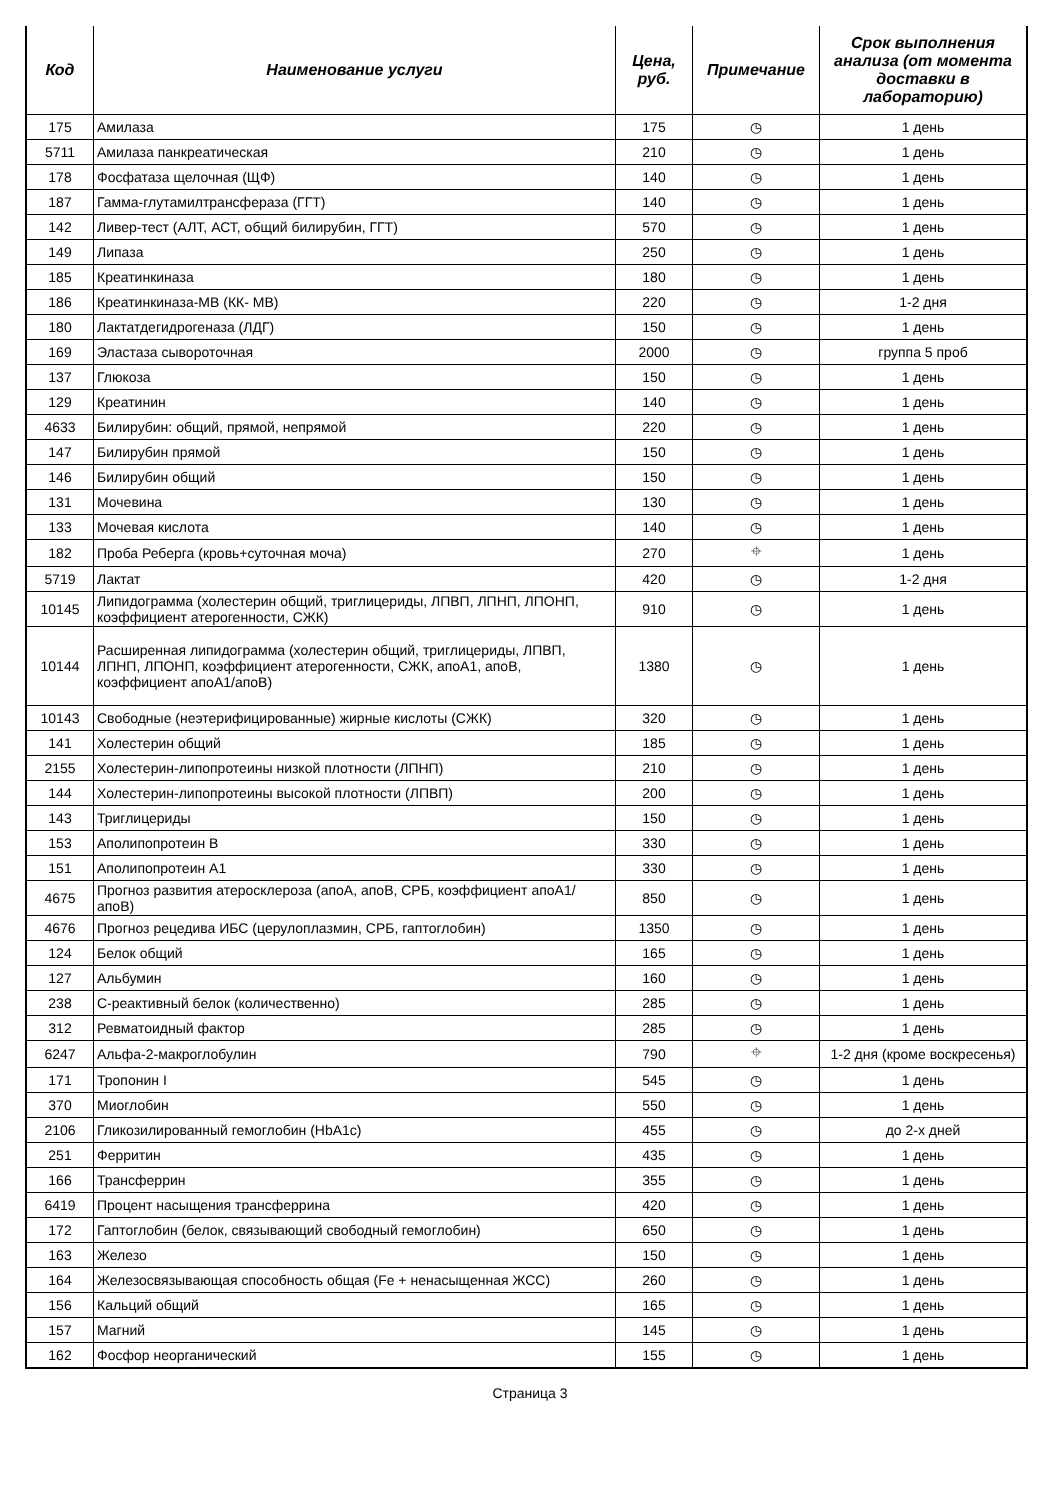| Код | Наименование услуги | Цена, руб. | Примечание | Срок выполнения анализа (от момента доставки в лабораторию) |
| --- | --- | --- | --- | --- |
| 175 | Амилаза | 175 | ◷ | 1 день |
| 5711 | Амилаза панкреатическая | 210 | ◷ | 1 день |
| 178 | Фосфатаза щелочная (ЩФ) | 140 | ◷ | 1 день |
| 187 | Гамма-глутамилтрансфераза (ГГТ) | 140 | ◷ | 1 день |
| 142 | Ливер-тест (АЛТ, АСТ, общий билирубин, ГГТ) | 570 | ◷ | 1 день |
| 149 | Липаза | 250 | ◷ | 1 день |
| 185 | Креатинкиназа | 180 | ◷ | 1 день |
| 186 | Креатинкиназа-МВ (КК- МВ) | 220 | ◷ | 1-2 дня |
| 180 | Лактатдегидрогеназа (ЛДГ) | 150 | ◷ | 1 день |
| 169 | Эластаза сывороточная | 2000 | ◷ | группа 5 проб |
| 137 | Глюкоза | 150 | ◷ | 1 день |
| 129 | Креатинин | 140 | ◷ | 1 день |
| 4633 | Билирубин: общий, прямой, непрямой | 220 | ◷ | 1 день |
| 147 | Билирубин прямой | 150 | ◷ | 1 день |
| 146 | Билирубин общий | 150 | ◷ | 1 день |
| 131 | Мочевина | 130 | ◷ | 1 день |
| 133 | Мочевая кислота | 140 | ◷ | 1 день |
| 182 | Проба Реберга (кровь+суточная моча) | 270 | ⌖ | 1 день |
| 5719 | Лактат | 420 | ◷ | 1-2 дня |
| 10145 | Липидограмма (холестерин общий, триглицериды, ЛПВП, ЛПНП, ЛПОНП, коэффициент атерогенности, СЖК) | 910 | ◷ | 1 день |
| 10144 | Расширенная липидограмма (холестерин общий, триглицериды, ЛПВП, ЛПНП, ЛПОНП, коэффициент атерогенности, СЖК, апоА1, апоВ, коэффициент апоА1/апоВ) | 1380 | ◷ | 1 день |
| 10143 | Свободные (неэтерифицированные) жирные кислоты (СЖК) | 320 | ◷ | 1 день |
| 141 | Холестерин общий | 185 | ◷ | 1 день |
| 2155 | Холестерин-липопротеины низкой плотности (ЛПНП) | 210 | ◷ | 1 день |
| 144 | Холестерин-липопротеины высокой плотности (ЛПВП) | 200 | ◷ | 1 день |
| 143 | Триглицериды | 150 | ◷ | 1 день |
| 153 | Аполипопротеин В | 330 | ◷ | 1 день |
| 151 | Аполипопротеин А1 | 330 | ◷ | 1 день |
| 4675 | Прогноз развития атеросклероза (апоА, апоВ, СРБ, коэффициент апоА1/апоВ) | 850 | ◷ | 1 день |
| 4676 | Прогноз рецедива ИБС (церулоплазмин, СРБ, гаптоглобин) | 1350 | ◷ | 1 день |
| 124 | Белок общий | 165 | ◷ | 1 день |
| 127 | Альбумин | 160 | ◷ | 1 день |
| 238 | С-реактивный белок (количественно) | 285 | ◷ | 1 день |
| 312 | Ревматоидный фактор | 285 | ◷ | 1 день |
| 6247 | Альфа-2-макроглобулин | 790 | ⌖ | 1-2 дня (кроме воскресенья) |
| 171 | Тропонин I | 545 | ◷ | 1 день |
| 370 | Миоглобин | 550 | ◷ | 1 день |
| 2106 | Гликозилированный гемоглобин (HbA1c) | 455 | ◷ | до 2-х дней |
| 251 | Ферритин | 435 | ◷ | 1 день |
| 166 | Трансферрин | 355 | ◷ | 1 день |
| 6419 | Процент насыщения трансферрина | 420 | ◷ | 1 день |
| 172 | Гаптоглобин (белок, связывающий свободный гемоглобин) | 650 | ◷ | 1 день |
| 163 | Железо | 150 | ◷ | 1 день |
| 164 | Железосвязывающая способность общая (Fe + ненасыщенная ЖСС) | 260 | ◷ | 1 день |
| 156 | Кальций общий | 165 | ◷ | 1 день |
| 157 | Магний | 145 | ◷ | 1 день |
| 162 | Фосфор неорганический | 155 | ◷ | 1 день |
Страница 3